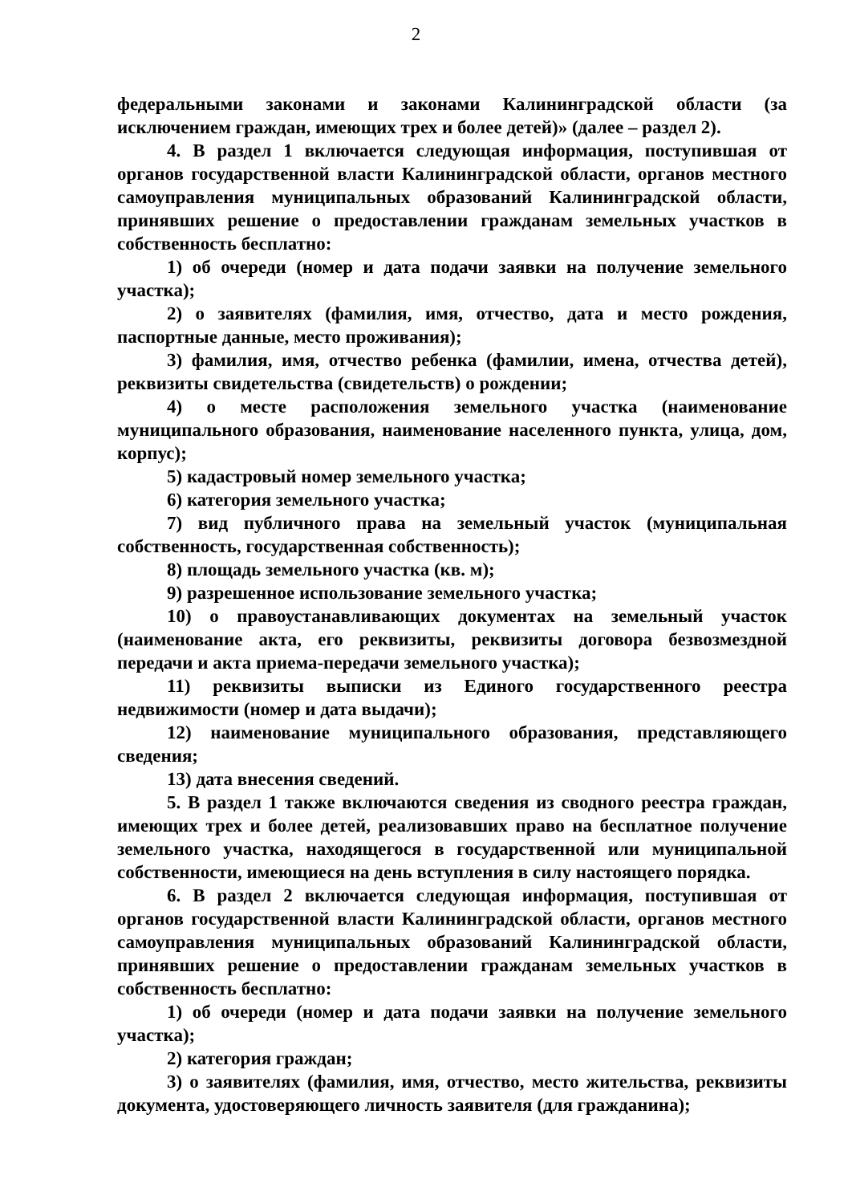2
федеральными законами и законами Калининградской области (за исключением граждан, имеющих трех и более детей)» (далее – раздел 2).
4. В раздел 1 включается следующая информация, поступившая от органов государственной власти Калининградской области, органов местного самоуправления муниципальных образований Калининградской области, принявших решение о предоставлении гражданам земельных участков в собственность бесплатно:
1) об очереди (номер и дата подачи заявки на получение земельного участка);
2) о заявителях (фамилия, имя, отчество, дата и место рождения, паспортные данные, место проживания);
3) фамилия, имя, отчество ребенка (фамилии, имена, отчества детей), реквизиты свидетельства (свидетельств) о рождении;
4) о месте расположения земельного участка (наименование муниципального образования, наименование населенного пункта, улица, дом, корпус);
5) кадастровый номер земельного участка;
6) категория земельного участка;
7) вид публичного права на земельный участок (муниципальная собственность, государственная собственность);
8) площадь земельного участка (кв. м);
9) разрешенное использование земельного участка;
10) о правоустанавливающих документах на земельный участок (наименование акта, его реквизиты, реквизиты договора безвозмездной передачи и акта приема-передачи земельного участка);
11) реквизиты выписки из Единого государственного реестра недвижимости (номер и дата выдачи);
12) наименование муниципального образования, представляющего сведения;
13) дата внесения сведений.
5. В раздел 1 также включаются сведения из сводного реестра граждан, имеющих трех и более детей, реализовавших право на бесплатное получение земельного участка, находящегося в государственной или муниципальной собственности, имеющиеся на день вступления в силу настоящего порядка.
6. В раздел 2 включается следующая информация, поступившая от органов государственной власти Калининградской области, органов местного самоуправления муниципальных образований Калининградской области, принявших решение о предоставлении гражданам земельных участков в собственность бесплатно:
1) об очереди (номер и дата подачи заявки на получение земельного участка);
2) категория граждан;
3) о заявителях (фамилия, имя, отчество, место жительства, реквизиты документа, удостоверяющего личность заявителя (для гражданина);